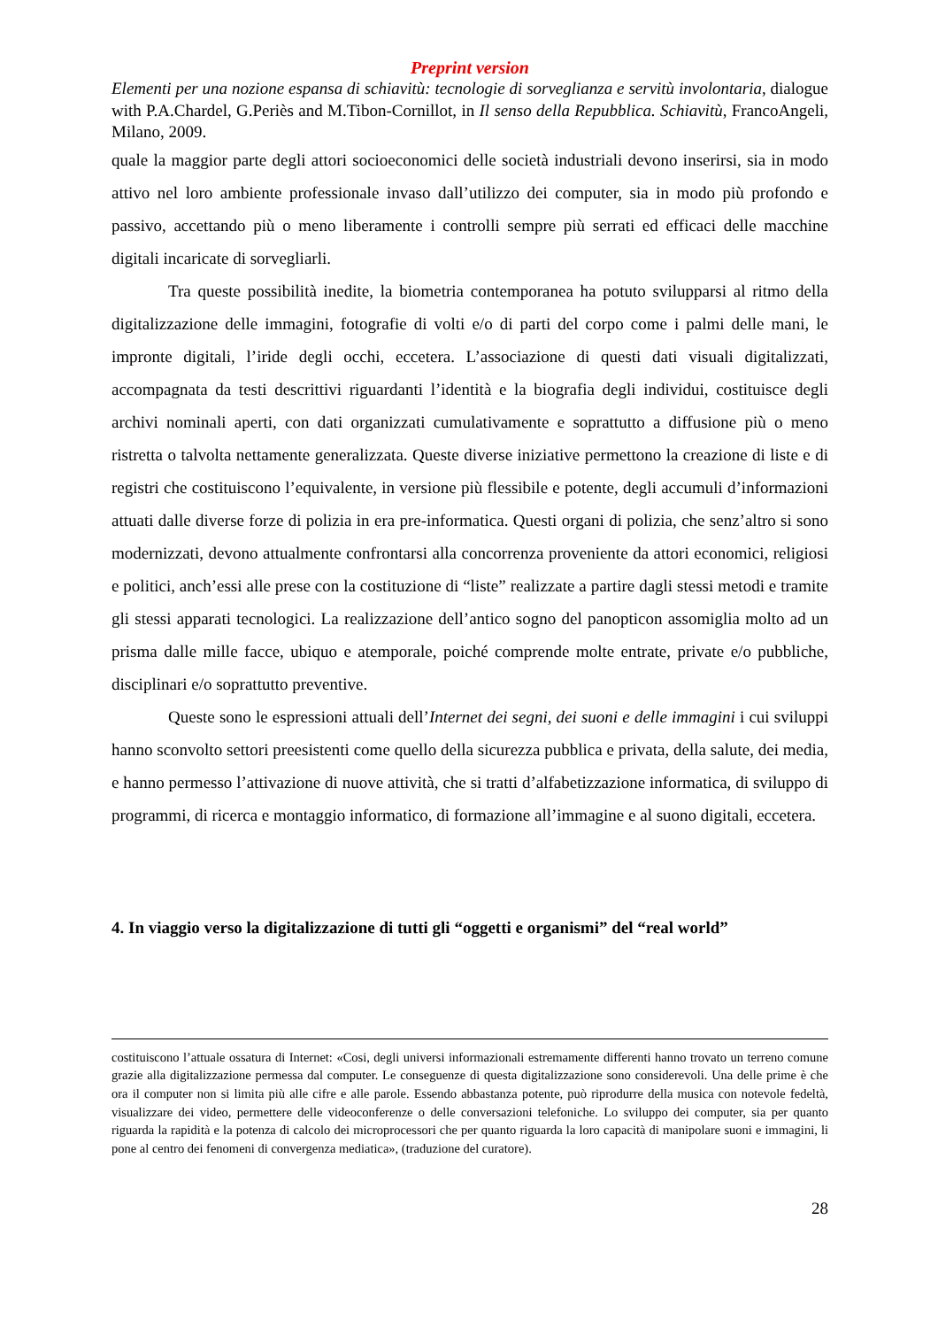Preprint version
Elementi per una nozione espansa di schiavitù: tecnologie di sorveglianza e servitù involontaria, dialogue with P.A.Chardel, G.Periès and M.Tibon-Cornillot, in Il senso della Repubblica. Schiavitù, FrancoAngeli, Milano, 2009.
quale la maggior parte degli attori socioeconomici delle società industriali devono inserirsi, sia in modo attivo nel loro ambiente professionale invaso dall’utilizzo dei computer, sia in modo più profondo e passivo, accettando più o meno liberamente i controlli sempre più serrati ed efficaci delle macchine digitali incaricate di sorvegliarli.
Tra queste possibilità inedite, la biometria contemporanea ha potuto svilupparsi al ritmo della digitalizzazione delle immagini, fotografie di volti e/o di parti del corpo come i palmi delle mani, le impronte digitali, l’iride degli occhi, eccetera. L’associazione di questi dati visuali digitalizzati, accompagnata da testi descrittivi riguardanti l’identità e la biografia degli individui, costituisce degli archivi nominali aperti, con dati organizzati cumulativamente e soprattutto a diffusione più o meno ristretta o talvolta nettamente generalizzata. Queste diverse iniziative permettono la creazione di liste e di registri che costituiscono l’equivalente, in versione più flessibile e potente, degli accumuli d’informazioni attuati dalle diverse forze di polizia in era pre-informatica. Questi organi di polizia, che senz’altro si sono modernizzati, devono attualmente confrontarsi alla concorrenza proveniente da attori economici, religiosi e politici, anch’essi alle prese con la costituzione di “liste” realizzate a partire dagli stessi metodi e tramite gli stessi apparati tecnologici. La realizzazione dell’antico sogno del panopticon assomiglia molto ad un prisma dalle mille facce, ubiquo e atemporale, poiché comprende molte entrate, private e/o pubbliche, disciplinari e/o soprattutto preventive.
Queste sono le espressioni attuali dell’Internet dei segni, dei suoni e delle immagini i cui sviluppi hanno sconvolto settori preesistenti come quello della sicurezza pubblica e privata, della salute, dei media, e hanno permesso l’attivazione di nuove attività, che si tratti d’alfabetizzazione informatica, di sviluppo di programmi, di ricerca e montaggio informatico, di formazione all’immagine e al suono digitali, eccetera.
4. In viaggio verso la digitalizzazione di tutti gli “oggetti e organismi” del “real world”
costituiscono l’attuale ossatura di Internet: «Cosi, degli universi informazionali estremamente differenti hanno trovato un terreno comune grazie alla digitalizzazione permessa dal computer. Le conseguenze di questa digitalizzazione sono considerevoli. Una delle prime è che ora il computer non si limita più alle cifre e alle parole. Essendo abbastanza potente, può riprodurre della musica con notevole fedeltà, visualizzare dei video, permettere delle videoconferenze o delle conversazioni telefoniche. Lo sviluppo dei computer, sia per quanto riguarda la rapidità e la potenza di calcolo dei microprocessori che per quanto riguarda la loro capacità di manipolare suoni e immagini, li pone al centro dei fenomeni di convergenza mediatica», (traduzione del curatore).
28